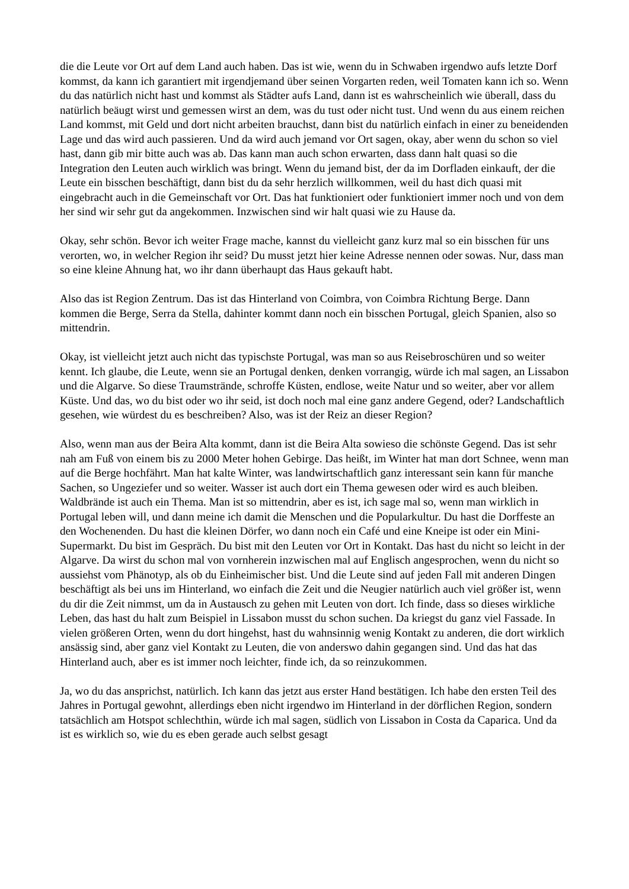die die Leute vor Ort auf dem Land auch haben. Das ist wie, wenn du in Schwaben irgendwo aufs letzte Dorf kommst, da kann ich garantiert mit irgendjemand über seinen Vorgarten reden, weil Tomaten kann ich so. Wenn du das natürlich nicht hast und kommst als Städter aufs Land, dann ist es wahrscheinlich wie überall, dass du natürlich beäugt wirst und gemessen wirst an dem, was du tust oder nicht tust. Und wenn du aus einem reichen Land kommst, mit Geld und dort nicht arbeiten brauchst, dann bist du natürlich einfach in einer zu beneidenden Lage und das wird auch passieren. Und da wird auch jemand vor Ort sagen, okay, aber wenn du schon so viel hast, dann gib mir bitte auch was ab. Das kann man auch schon erwarten, dass dann halt quasi so die Integration den Leuten auch wirklich was bringt. Wenn du jemand bist, der da im Dorfladen einkauft, der die Leute ein bisschen beschäftigt, dann bist du da sehr herzlich willkommen, weil du hast dich quasi mit eingebracht auch in die Gemeinschaft vor Ort. Das hat funktioniert oder funktioniert immer noch und von dem her sind wir sehr gut da angekommen. Inzwischen sind wir halt quasi wie zu Hause da.
Okay, sehr schön. Bevor ich weiter Frage mache, kannst du vielleicht ganz kurz mal so ein bisschen für uns verorten, wo, in welcher Region ihr seid? Du musst jetzt hier keine Adresse nennen oder sowas. Nur, dass man so eine kleine Ahnung hat, wo ihr dann überhaupt das Haus gekauft habt.
Also das ist Region Zentrum. Das ist das Hinterland von Coimbra, von Coimbra Richtung Berge. Dann kommen die Berge, Serra da Stella, dahinter kommt dann noch ein bisschen Portugal, gleich Spanien, also so mittendrin.
Okay, ist vielleicht jetzt auch nicht das typischste Portugal, was man so aus Reisebroschüren und so weiter kennt. Ich glaube, die Leute, wenn sie an Portugal denken, denken vorrangig, würde ich mal sagen, an Lissabon und die Algarve. So diese Traumstrände, schroffe Küsten, endlose, weite Natur und so weiter, aber vor allem Küste. Und das, wo du bist oder wo ihr seid, ist doch noch mal eine ganz andere Gegend, oder? Landschaftlich gesehen, wie würdest du es beschreiben? Also, was ist der Reiz an dieser Region?
Also, wenn man aus der Beira Alta kommt, dann ist die Beira Alta sowieso die schönste Gegend. Das ist sehr nah am Fuß von einem bis zu 2000 Meter hohen Gebirge. Das heißt, im Winter hat man dort Schnee, wenn man auf die Berge hochfährt. Man hat kalte Winter, was landwirtschaftlich ganz interessant sein kann für manche Sachen, so Ungeziefer und so weiter. Wasser ist auch dort ein Thema gewesen oder wird es auch bleiben. Waldbrände ist auch ein Thema. Man ist so mittendrin, aber es ist, ich sage mal so, wenn man wirklich in Portugal leben will, und dann meine ich damit die Menschen und die Popularkultur. Du hast die Dorffeste an den Wochenenden. Du hast die kleinen Dörfer, wo dann noch ein Café und eine Kneipe ist oder ein Mini- Supermarkt. Du bist im Gespräch. Du bist mit den Leuten vor Ort in Kontakt. Das hast du nicht so leicht in der Algarve. Da wirst du schon mal von vornherein inzwischen mal auf Englisch angesprochen, wenn du nicht so aussiehst vom Phänotyp, als ob du Einheimischer bist. Und die Leute sind auf jeden Fall mit anderen Dingen beschäftigt als bei uns im Hinterland, wo einfach die Zeit und die Neugier natürlich auch viel größer ist, wenn du dir die Zeit nimmst, um da in Austausch zu gehen mit Leuten von dort. Ich finde, dass so dieses wirkliche Leben, das hast du halt zum Beispiel in Lissabon musst du schon suchen. Da kriegst du ganz viel Fassade. In vielen größeren Orten, wenn du dort hingehst, hast du wahnsinnig wenig Kontakt zu anderen, die dort wirklich ansässig sind, aber ganz viel Kontakt zu Leuten, die von anderswo dahin gegangen sind. Und das hat das Hinterland auch, aber es ist immer noch leichter, finde ich, da so reinzukommen.
Ja, wo du das ansprichst, natürlich. Ich kann das jetzt aus erster Hand bestätigen. Ich habe den ersten Teil des Jahres in Portugal gewohnt, allerdings eben nicht irgendwo im Hinterland in der dörflichen Region, sondern tatsächlich am Hotspot schlechthin, würde ich mal sagen, südlich von Lissabon in Costa da Caparica. Und da ist es wirklich so, wie du es eben gerade auch selbst gesagt